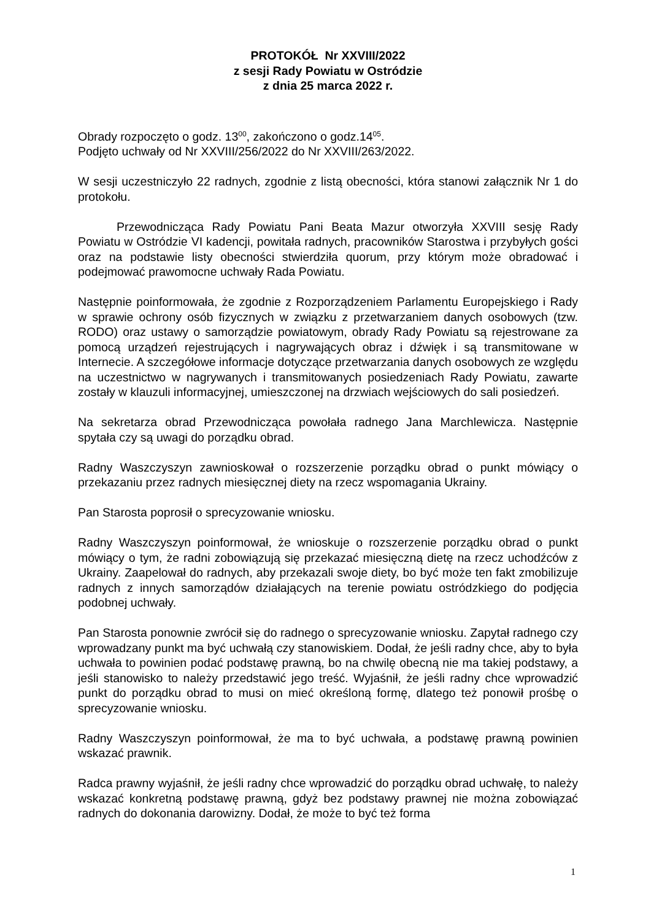PROTOKÓŁ Nr XXVIII/2022
z sesji Rady Powiatu w Ostródzie
z dnia 25 marca 2022 r.
Obrady rozpoczęto o godz. 13<sup>00</sup>, zakończono o godz.14<sup>05</sup>.
Podjęto uchwały od Nr XXVIII/256/2022 do Nr XXVIII/263/2022.
W sesji uczestniczyło 22 radnych, zgodnie z listą obecności, która stanowi załącznik Nr 1 do protokołu.
Przewodnicząca Rady Powiatu Pani Beata Mazur otworzyła XXVIII sesję Rady Powiatu w Ostródzie VI kadencji, powitała radnych, pracowników Starostwa i przybyłych gości oraz na podstawie listy obecności stwierdziła quorum, przy którym może obradować i podejmować prawomocne uchwały Rada Powiatu.
Następnie poinformowała, że zgodnie z Rozporządzeniem Parlamentu Europejskiego i Rady w sprawie ochrony osób fizycznych w związku z przetwarzaniem danych osobowych (tzw. RODO) oraz ustawy o samorządzie powiatowym, obrady Rady Powiatu są rejestrowane za pomocą urządzeń rejestrujących i nagrywających obraz i dźwięk i są transmitowane w Internecie. A szczegółowe informacje dotyczące przetwarzania danych osobowych ze względu na uczestnictwo w nagrywanych i transmitowanych posiedzeniach Rady Powiatu, zawarte zostały w klauzuli informacyjnej, umieszczonej na drzwiach wejściowych do sali posiedzeń.
Na sekretarza obrad Przewodnicząca powołała radnego Jana Marchlewicza. Następnie spytała czy są uwagi do porządku obrad.
Radny Waszczyszyn zawnioskował o rozszerzenie porządku obrad o punkt mówiący o przekazaniu przez radnych miesięcznej diety na rzecz wspomagania Ukrainy.
Pan Starosta poprosił o sprecyzowanie wniosku.
Radny Waszczyszyn poinformował, że wnioskuje o rozszerzenie porządku obrad o punkt mówiący o tym, że radni zobowiązują się przekazać miesięczną dietę na rzecz uchodźców z Ukrainy. Zaapelował do radnych, aby przekazali swoje diety, bo być może ten fakt zmobilizuje radnych z innych samorządów działających na terenie powiatu ostródzkiego do podjęcia podobnej uchwały.
Pan Starosta ponownie zwrócił się do radnego o sprecyzowanie wniosku. Zapytał radnego czy wprowadzany punkt ma być uchwałą czy stanowiskiem. Dodał, że jeśli radny chce, aby to była uchwała to powinien podać podstawę prawną, bo na chwilę obecną nie ma takiej podstawy, a jeśli stanowisko to należy przedstawić jego treść. Wyjaśnił, że jeśli radny chce wprowadzić punkt do porządku obrad to musi on mieć określoną formę, dlatego też ponowił prośbę o sprecyzowanie wniosku.
Radny Waszczyszyn poinformował, że ma to być uchwała, a podstawę prawną powinien wskazać prawnik.
Radca prawny wyjaśnił, że jeśli radny chce wprowadzić do porządku obrad uchwałę, to należy wskazać konkretną podstawę prawną, gdyż bez podstawy prawnej nie można zobowiązać radnych do dokonania darowizny. Dodał, że może to być też forma
1